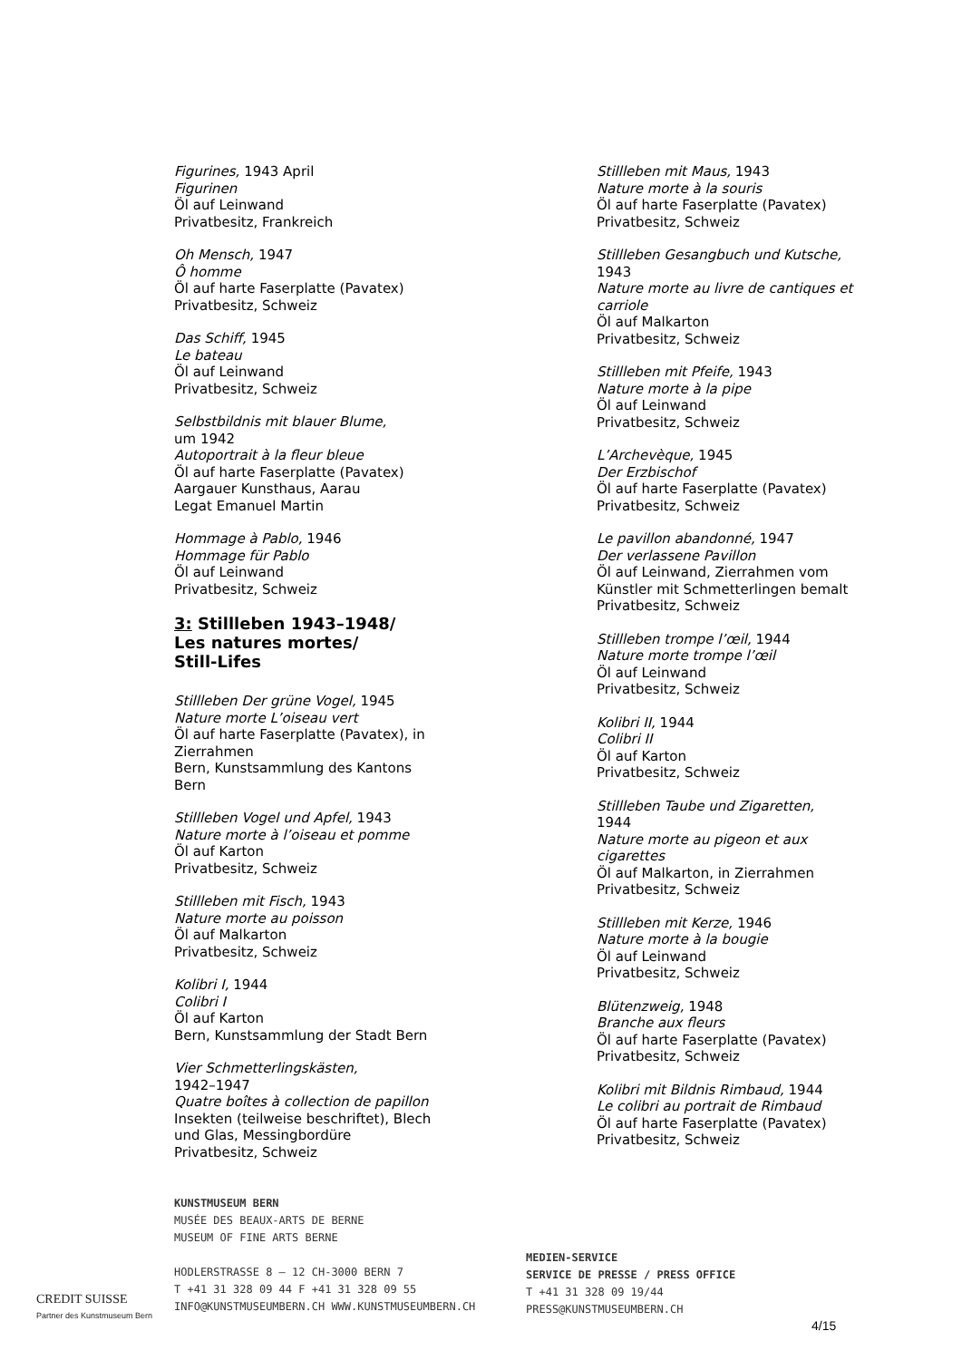Figurines, 1943 April
Figurinen
Öl auf Leinwand
Privatbesitz, Frankreich
Oh Mensch, 1947
Ô homme
Öl auf harte Faserplatte (Pavatex)
Privatbesitz, Schweiz
Das Schiff, 1945
Le bateau
Öl auf Leinwand
Privatbesitz, Schweiz
Selbstbildnis mit blauer Blume,
um 1942
Autoportrait à la fleur bleue
Öl auf harte Faserplatte (Pavatex)
Aargauer Kunsthaus, Aarau
Legat Emanuel Martin
Hommage à Pablo, 1946
Hommage für Pablo
Öl auf Leinwand
Privatbesitz, Schweiz
3: Stillleben 1943–1948/
Les natures mortes/
Still-Lifes
Stillleben Der grüne Vogel, 1945
Nature morte L’oiseau vert
Öl auf harte Faserplatte (Pavatex), in Zierrahmen
Bern, Kunstsammlung des Kantons Bern
Stillleben Vogel und Apfel, 1943
Nature morte à l’oiseau et pomme
Öl auf Karton
Privatbesitz, Schweiz
Stillleben mit Fisch, 1943
Nature morte au poisson
Öl auf Malkarton
Privatbesitz, Schweiz
Kolibri I, 1944
Colibri I
Öl auf Karton
Bern, Kunstsammlung der Stadt Bern
Vier Schmetterlingskästen,
1942–1947
Quatre boîtes à collection de papillon
Insekten (teilweise beschriftet), Blech und Glas, Messingbordüre
Privatbesitz, Schweiz
Stillleben mit Maus, 1943
Nature morte à la souris
Öl auf harte Faserplatte (Pavatex)
Privatbesitz, Schweiz
Stillleben Gesangbuch und Kutsche, 1943
Nature morte au livre de cantiques et carriole
Öl auf Malkarton
Privatbesitz, Schweiz
Stillleben mit Pfeife, 1943
Nature morte à la pipe
Öl auf Leinwand
Privatbesitz, Schweiz
L’Archevèque, 1945
Der Erzbischof
Öl auf harte Faserplatte (Pavatex)
Privatbesitz, Schweiz
Le pavillon abandonné, 1947
Der verlassene Pavillon
Öl auf Leinwand, Zierrahmen vom Künstler mit Schmetterlingen bemalt
Privatbesitz, Schweiz
Stillleben trompe l’œil, 1944
Nature morte trompe l’œil
Öl auf Leinwand
Privatbesitz, Schweiz
Kolibri II, 1944
Colibri II
Öl auf Karton
Privatbesitz, Schweiz
Stillleben Taube und Zigaretten,
1944
Nature morte au pigeon et aux cigarettes
Öl auf Malkarton, in Zierrahmen
Privatbesitz, Schweiz
Stillleben mit Kerze, 1946
Nature morte à la bougie
Öl auf Leinwand
Privatbesitz, Schweiz
Blütenzweig, 1948
Branche aux fleurs
Öl auf harte Faserplatte (Pavatex)
Privatbesitz, Schweiz
Kolibri mit Bildnis Rimbaud, 1944
Le colibri au portrait de Rimbaud
Öl auf harte Faserplatte (Pavatex)
Privatbesitz, Schweiz
KUNSTMUSEUM BERN
MUSÉE DES BEAUX-ARTS DE BERNE
MUSEUM OF FINE ARTS BERNE
HODLERSTRASSE 8 – 12 CH-3000 BERN 7
T +41 31 328 09 44 F +41 31 328 09 55
INFO@KUNSTMUSEUMBERN.CH WWW.KUNSTMUSEUMBERN.CH
MEDIEN-SERVICE
SERVICE DE PRESSE / PRESS OFFICE
T +41 31 328 09 19/44
PRESS@KUNSTMUSEUMBERN.CH
CREDIT SUISSE
Partner des Kunstmuseum Bern
4/15